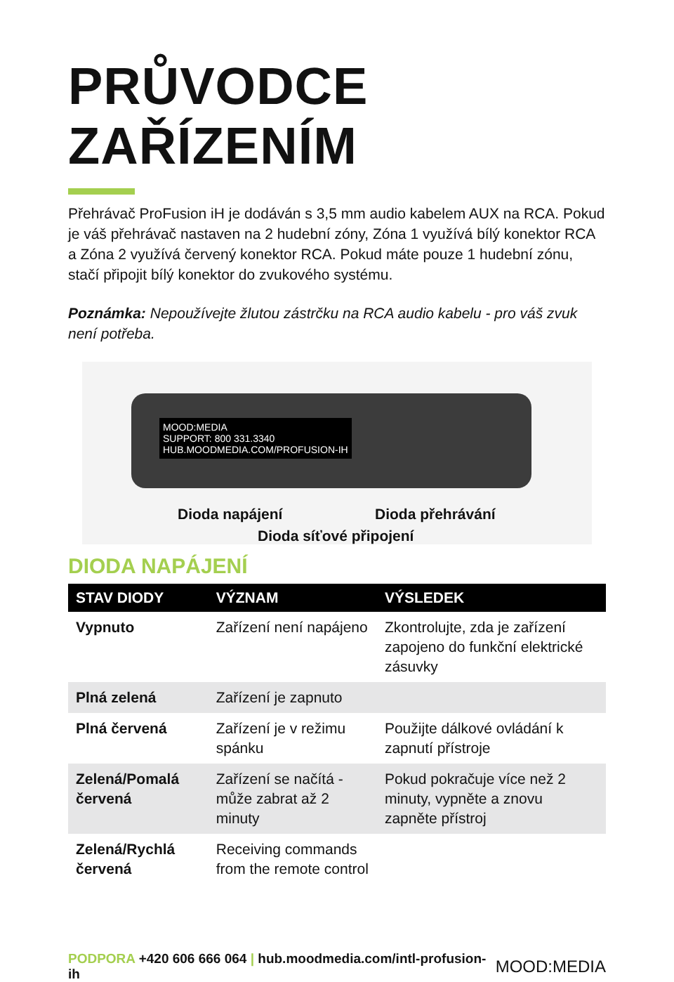PRŮVODCE ZAŘÍZENÍM
Přehrávač ProFusion iH je dodáván s 3,5 mm audio kabelem AUX na RCA. Pokud je váš přehrávač nastaven na 2 hudební zóny, Zóna 1 využívá bílý konektor RCA a Zóna 2 využívá červený konektor RCA. Pokud máte pouze 1 hudební zónu, stačí připojit bílý konektor do zvukového systému.
Poznámka: Nepoužívejte žlutou zástrčku na RCA audio kabelu - pro váš zvuk není potřeba.
MOOD:MEDIA
SUPPORT: 800 331.3340
HUB.MOODMEDIA.COM/PROFUSION-IH
Dioda napájení Dioda přehrávání
Dioda síťové připojení
DIODA NAPÁJENÍ
| STAV DIODY | VÝZNAM | VÝSLEDEK |
| --- | --- | --- |
| Vypnuto | Zařízení není napájeno | Zkontrolujte, zda je zařízení zapojeno do funkční elektrické zásuvky |
| Plná zelená | Zařízení je zapnuto | |
| Plná červená | Zařízení je v režimu spánku | Použijte dálkové ovládání k zapnutí přístroje |
| Zelená/Pomalá červená | Zařízení se načítá - může zabrat až 2 minuty | Pokud pokračuje více než 2 minuty, vypněte a znovu zapněte přístroj |
| Zelená/Rychlá červená | Receiving commands from the remote control | |
PODPORA +420 606 666 064 | hub.moodmedia.com/intl-profusion-ih MOOD:MEDIA